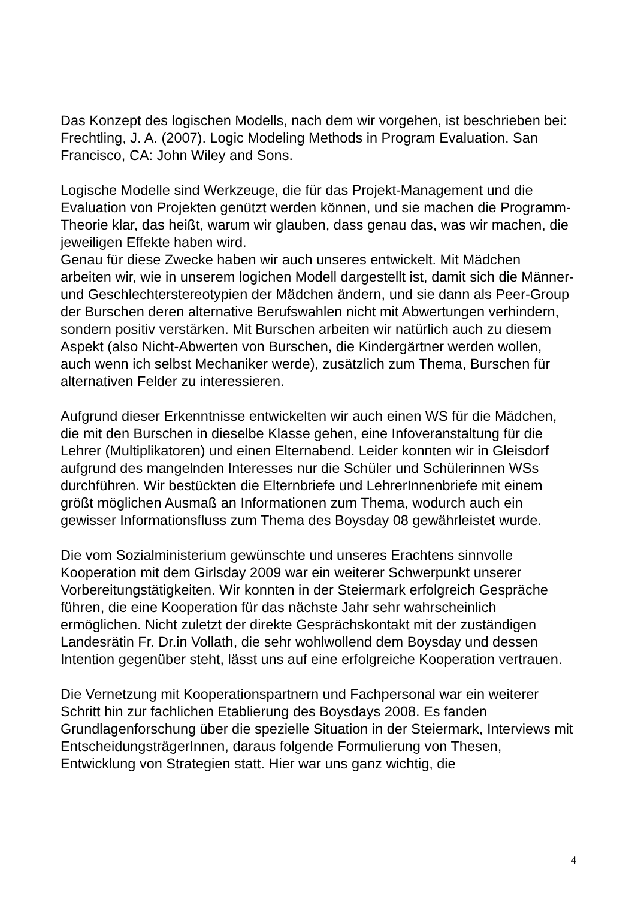Das Konzept des logischen Modells, nach dem wir vorgehen, ist beschrieben bei: Frechtling, J. A. (2007). Logic Modeling Methods in Program Evaluation. San Francisco, CA: John Wiley and Sons.
Logische Modelle sind Werkzeuge, die für das Projekt-Management und die Evaluation von Projekten genützt werden können, und sie machen die Programm-Theorie klar, das heißt, warum wir glauben, dass genau das, was wir machen, die jeweiligen Effekte haben wird.
Genau für diese Zwecke haben wir auch unseres entwickelt. Mit Mädchen arbeiten wir, wie in unserem logichen Modell dargestellt ist, damit sich die Männer- und Geschlechterstereotypien der Mädchen ändern, und sie dann als Peer-Group der Burschen deren alternative Berufswahlen nicht mit Abwertungen verhindern, sondern positiv verstärken. Mit Burschen arbeiten wir natürlich auch zu diesem Aspekt (also Nicht-Abwerten von Burschen, die Kindergärtner werden wollen, auch wenn ich selbst Mechaniker werde), zusätzlich zum Thema, Burschen für alternativen Felder zu interessieren.
Aufgrund dieser Erkenntnisse entwickelten wir auch einen WS für die Mädchen, die mit den Burschen in dieselbe Klasse gehen, eine Infoveranstaltung für die Lehrer (Multiplikatoren) und einen Elternabend. Leider konnten wir in Gleisdorf aufgrund des mangelnden Interesses nur die Schüler und Schülerinnen WSs durchführen. Wir bestückten die Elternbriefe und LehrerInnenbriefe mit einem größt möglichen Ausmaß an Informationen zum Thema, wodurch auch ein gewisser Informationsfluss zum Thema des Boysday 08 gewährleistet wurde.
Die vom Sozialministerium gewünschte und unseres Erachtens sinnvolle Kooperation mit dem Girlsday 2009 war ein weiterer Schwerpunkt unserer Vorbereitungstätigkeiten. Wir konnten in der Steiermark erfolgreich Gespräche führen, die eine Kooperation für das nächste Jahr sehr wahrscheinlich ermöglichen. Nicht zuletzt der direkte Gesprächskontakt mit der zuständigen Landesrätin Fr. Dr.in Vollath, die sehr wohlwollend dem Boysday und dessen Intention gegenüber steht, lässt uns auf eine erfolgreiche Kooperation vertrauen.
Die Vernetzung mit Kooperationspartnern und Fachpersonal war ein weiterer Schritt hin zur fachlichen Etablierung des Boysdays 2008. Es fanden Grundlagenforschung über die spezielle Situation in der Steiermark, Interviews mit EntscheidungsträgerInnen, daraus folgende Formulierung von Thesen, Entwicklung von Strategien statt. Hier war uns ganz wichtig, die
4